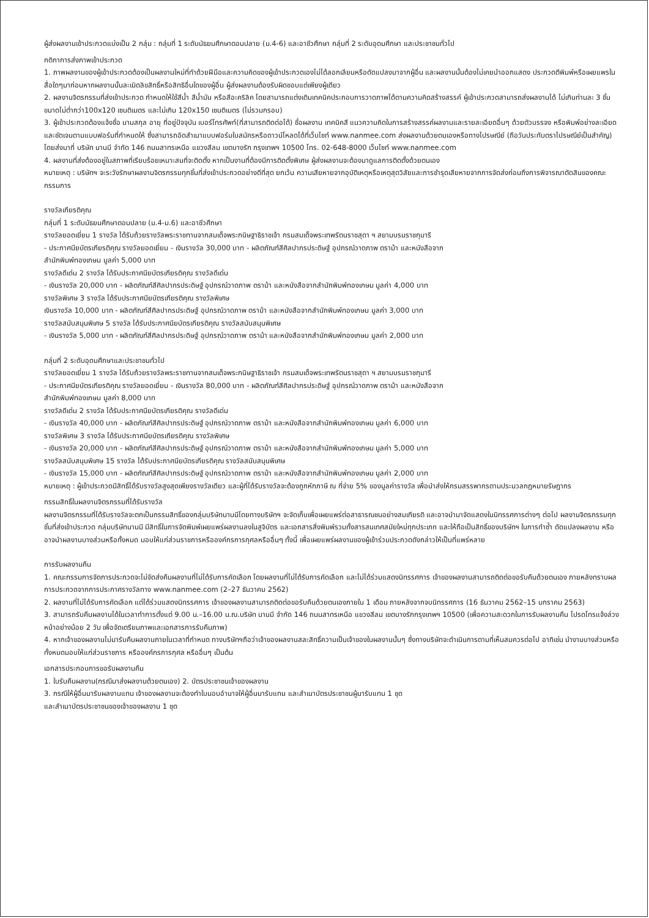ผู้ส่งผลงานเข้าประกวดแบ่งเป็น 2 กลุ่ม : กลุ่มที่ 1 ระดับมัธยมศึกษาตอนปลาย (ม.4-6) และอาชีวศึกษา กลุ่มที่ 2 ระดับอุดมศึกษา และประชาชนทั่วไป
กติกาการส่งภาพเข้าประกวด
1. ภาพผลงานของผู้เข้าประกวดต้องเป็นผลงานใหม่ที่ทำด้วยฝีมือและความคิดของผู้เข้าประกวดเองไม่ได้ลอกเลียนหรือดัดแปลงมาจากผู้อื่น และผลงานนั้นต้องไม่เคยนำออกแสดง ประกวดตีพิมพ์หรือเผยแพรในสื่อใดๆมาก่อนหากผลงานนั้นละเมิดลิขสิทธิ์หรือสิทธิอื่นใดของผู้อื่น ผู้ส่งผลงานต้องรับผิดชอบแต่เพียงผู้เดียว
2. ผลงานจิตรกรรมที่ส่งเข้าประกวด กำหนดให้ใช้สีน้ำ สีน้ำมัน หรือสีอะคริลิค โดยสามารถแต่งเติมเทคนิคประกอบการวาดภาพได้ตามความคิดสร้างสรรค์ ผู้เข้าประกวดสามารถส่งผลงานได้ ไม่เกินท่านละ 3 ชิ้น ขนาดไม่ต่ำกว่า100x120 เซนติเมตร และไม่เกิน 120x150 เซนติเมตร (ไม่รวมกรอบ)
3. ผู้เข้าประกวดต้องแจ้งชื่อ นามสกุล อายุ ที่อยู่ปัจจุบัน เบอร์โทรศัพท์(ที่สามารถติดต่อได้) ชื่อผลงาน เทคนิคสี แนวความคิดในการสร้างสรรค์ผลงานและรายละเอียดอื่นๆ ด้วยตัวบรรจง หรือพิมพ์อย่างละเอียดและชัดเจนตามแบบฟอร์มที่กำหนดให้ ซึ่งสามารถอัดสำเนาแบบฟอร์มใบสมัครหรือดาวน์โหลดได้ที่เว็บไซท์ www.nanmee.com ส่งผลงานด้วยตนเองหรือทางไปรษณีย์ (ถือวันประทับตราไปรษณีย์เป็นสำคัญ) โดยส่งมาที่ บริษัท นานมี จำกัด 146 ถนนสาทรเหนือ แขวงสีลม เขตบางรัก กรุงเทพฯ 10500 โทร. 02-648-8000 เว็บไซท์ www.nanmee.com
4. ผลงานที่ส่งต้องอยู่ในสภาพที่เรียบร้อยเหมาะสมที่จะติดตั้ง หากเป็นงานที่ต้องมีการติดตั้งพิเศษ ผู้ส่งผลงานจะต้องมาดูแลการติดตั้งด้วยตนเอง
หมายเหตุ : บริษัทฯ จะระวังรักษาผลงานจิตรกรรมทุกชิ้นที่ส่งเข้าประกวดอย่างดีที่สุด ยกเว้น ความเสียหายจากอุบัติเหตุหรือเหตุสุดวิสัยและการชำรุดเสียหายจากการจัดส่งก่อนถึงการพิจารณาตัดสินของคณะกรรมการ
รางวัลเกียรติคุณ
กลุ่มที่ 1 ระดับมัธยมศึกษาตอนปลาย (ม.4-ม.6) และอาชีวศึกษา
รางวัลยอดเยี่ยม 1 รางวัล ได้รับถ้วยรางวัลพระราชทานจากสมเด็จพระกนิษฐาธิราชเจ้า กรมสมเด็จพระเทพรัตนราชสุดา ฯ สยามบรมราชกุมารี
- ประกาศนียบัตรเกียรติคุณ รางวัลยอดเยี่ยม - เงินรางวัล 30,000 บาท - ผลิตภัณฑ์สีศิลปากรประดิษฐ์ อุปกรณ์วาดภาพ ตราม้า และหนังสือจาก
สำนักพิมพ์ทองเกษม มูลค่า 5,000 บาท
รางวัลดีเด่น 2 รางวัล ได้รับประกาศนียบัตรเกียรติคุณ รางวัลดีเด่น
- เงินรางวัล 20,000 บาท - ผลิตภัณฑ์สีศิลปากรประดิษฐ์ อุปกรณ์วาดภาพ ตราม้า และหนังสือจากสำนักพิมพ์ทองเกษม มูลค่า 4,000 บาท
รางวัลพิเศษ 3 รางวัล ได้รับประกาศนียบัตรเกียรติคุณ รางวัลพิเศษ
เงินรางวัล 10,000 บาท - ผลิตภัณฑ์สีศิลปากรประดิษฐ์ อุปกรณ์วาดภาพ ตราม้า และหนังสือจากสำนักพิมพ์ทองเกษม มูลค่า 3,000 บาท
รางวัลสนับสนุนพิเศษ 5 รางวัล ได้รับประกาศนียบัตรเกียรติคุณ รางวัลสนับสนุนพิเศษ
- เงินรางวัล 5,000 บาท - ผลิตภัณฑ์สีศิลปากรประดิษฐ์ อุปกรณ์วาดภาพ ตราม้า และหนังสือจากสำนักพิมพ์ทองเกษม มูลค่า 2,000 บาท
กลุ่มที่ 2 ระดับอุดมศึกษาและประชาชนทั่วไป
รางวัลยอดเยี่ยม 1 รางวัล ได้รับถ้วยรางวัลพระราชทานจากสมเด็จพระกนิษฐาธิราชเจ้า กรมสมเด็จพระเทพรัตนราชสุดา ฯ สยามบรมราชกุมารี
- ประกาศนียบัตรเกียรติคุณ รางวัลยอดเยี่ยม - เงินรางวัล 80,000 บาท - ผลิตภัณฑ์สีศิลปากรประดิษฐ์ อุปกรณ์วาดภาพ ตราม้า และหนังสือจาก
สำนักพิมพ์ทองเกษม มูลค่า 8,000 บาท
รางวัลดีเด่น 2 รางวัล ได้รับประกาศนียบัตรเกียรติคุณ รางวัลดีเด่น
- เงินรางวัล 40,000 บาท - ผลิตภัณฑ์สีศิลปากรประดิษฐ์ อุปกรณ์วาดภาพ ตราม้า และหนังสือจากสำนักพิมพ์ทองเกษม มูลค่า 6,000 บาท
รางวัลพิเศษ 3 รางวัล ได้รับประกาศนียบัตรเกียรติคุณ รางวัลพิเศษ
- เงินรางวัล 20,000 บาท - ผลิตภัณฑ์สีศิลปากรประดิษฐ์ อุปกรณ์วาดภาพ ตราม้า และหนังสือจากสำนักพิมพ์ทองเกษม มูลค่า 5,000 บาท
รางวัลสนับสนุนพิเศษ 15 รางวัล ได้รับประกาศนียบัตรเกียรติคุณ รางวัลสนับสนุนพิเศษ
- เงินรางวัล 15,000 บาท - ผลิตภัณฑ์สีศิลปากรประดิษฐ์ อุปกรณ์วาดภาพ ตราม้า และหนังสือจากสำนักพิมพ์ทองเกษม มูลค่า 2,000 บาท
หมายเหตุ : ผู้เข้าประกวดมีสิทธิ์ได้รับรางวัลสูงสุดเพียงรางวัลเดียว และผู้ที่ได้รับรางวัลจะต้องถูกหักภาษี ณ ที่จ่าย 5% ของมูลค่ารางวัล เพื่อนำส่งให้กรมสรรพากรตามประมวลกฎหมายรัษฎากร
กรรมสิทธิ์ในผลงานจิตรกรรมที่ได้รับรางวัล
ผลงานจิตรกรรมที่ได้รับรางวัลจะตกเป็นกรรมสิทธิ์ของกลุ่มบริษัทนานมีโดยทางบริษัทฯ จะจัดเก็บเพื่อเผยแพร่ต่อสาธารณชนอย่างสมเกียรติ และอาจนำมาจัดแสดงในนิทรรศการต่างๆ ต่อไป ผลงานจิตรกรรมทุกชิ้นที่ส่งเข้าประกวด กลุ่มบริษัทนานมี มีสิทธิ์ในการจัดพิมพ์เผยแพร่ผลงานลงในสูจิบัตร และเอกสารสิ่งพิมพ์รวมทั้งสารสนเทศสมัยใหม่ทุกประเภท และให้ถือเป็นสิทธิ์ของบริษัทฯ ในการทำซ้ำ ดัดแปลงผลงาน หรืออาจนำผลงานบางส่วนหรือทั้งหมด มอบให้แก่ส่วนราชการหรือองค์กรการกุศลหรืออื่นๆ ทั้งนี้ เพื่อเผยแพร่ผลงานของผู้เข้าร่วมประกวดดังกล่าวให้เป็นที่แพร่หลาย
การรับผลงานคืน
1. คณะกรรมการจัดการประกวดจะไม่จัดส่งคืนผลงานที่ไม่ได้รับการคัดเลือก โดยผลงานที่ไม่ได้รับการคัดเลือก และไม่ได้ร่วมแสดงนิทรรศการ เจ้าของผลงานสามารถติดต่อขอรับคืนด้วยตนเอง ภายหลังทราบผลการประกวดจากการประกาศรางวัลทาง www.nanmee.com (2–27 ธันวาคม 2562)
2. ผลงานที่ไม่ได้รับการคัดเลือก แต่ได้ร่วมแสดงนิทรรศการ เจ้าของผลงานสามารถติดต่อขอรับคืนด้วยตนเองภายใน 1 เดือน ภายหลังจากจบนิทรรศการ (16 ธันวาคม 2562–15 มกราคม 2563)
3. สามารถรับคืนผลงานได้ในเวลาทำการตั้งแต่ 9.00 น.–16.00 น.ณ.บริษัท นานมี จำกัด 146 ถนนสาทรเหนือ แขวงสีลม เขตบางรักกรุงเทพฯ 10500 (เพื่อความสะดวกในการรับผลงานคืน โปรดโทรแจ้งล่วงหน้าอย่างน้อย 2 วัน เพื่อจัดเตรียมภาพและเอกสารการรับคืนภาพ)
4. หากเจ้าของผลงานไม่มารับคืนผลงานภายในเวลาที่กำหนด ทางบริษัทฯถือว่าเจ้าของผลงานสละสิทธิ์ความเป็นเจ้าของในผลงานนั้นๆ ซึ่งทางบริษัทจะดำเนินการตามที่เห็นสมควรต่อไป อาทิเช่น นำงานบางส่วนหรือทั้งหมดมอบให้แก่ส่วนราชการ หรือองค์กรการกุศล หรืออื่นๆ เป็นต้น
เอกสารประกอบการขอรับผลงานคืน
1. ใบรับคืนผลงาน(กรณีมาส่งผลงานด้วยตนเอง) 2. บัตรประชาชนเจ้าของผลงาน
3. กรณีให้ผู้อื่นมารับผลงานแทน เจ้าของผลงานจะต้องทำใบมอบอำนาจให้ผู้อื่นมารับแทน และสำเนาบัตรประชาชนผู้มารับแทน 1 ชุด
และสำเนาบัตรประชาชนของเจ้าของผลงาน 1 ชุด